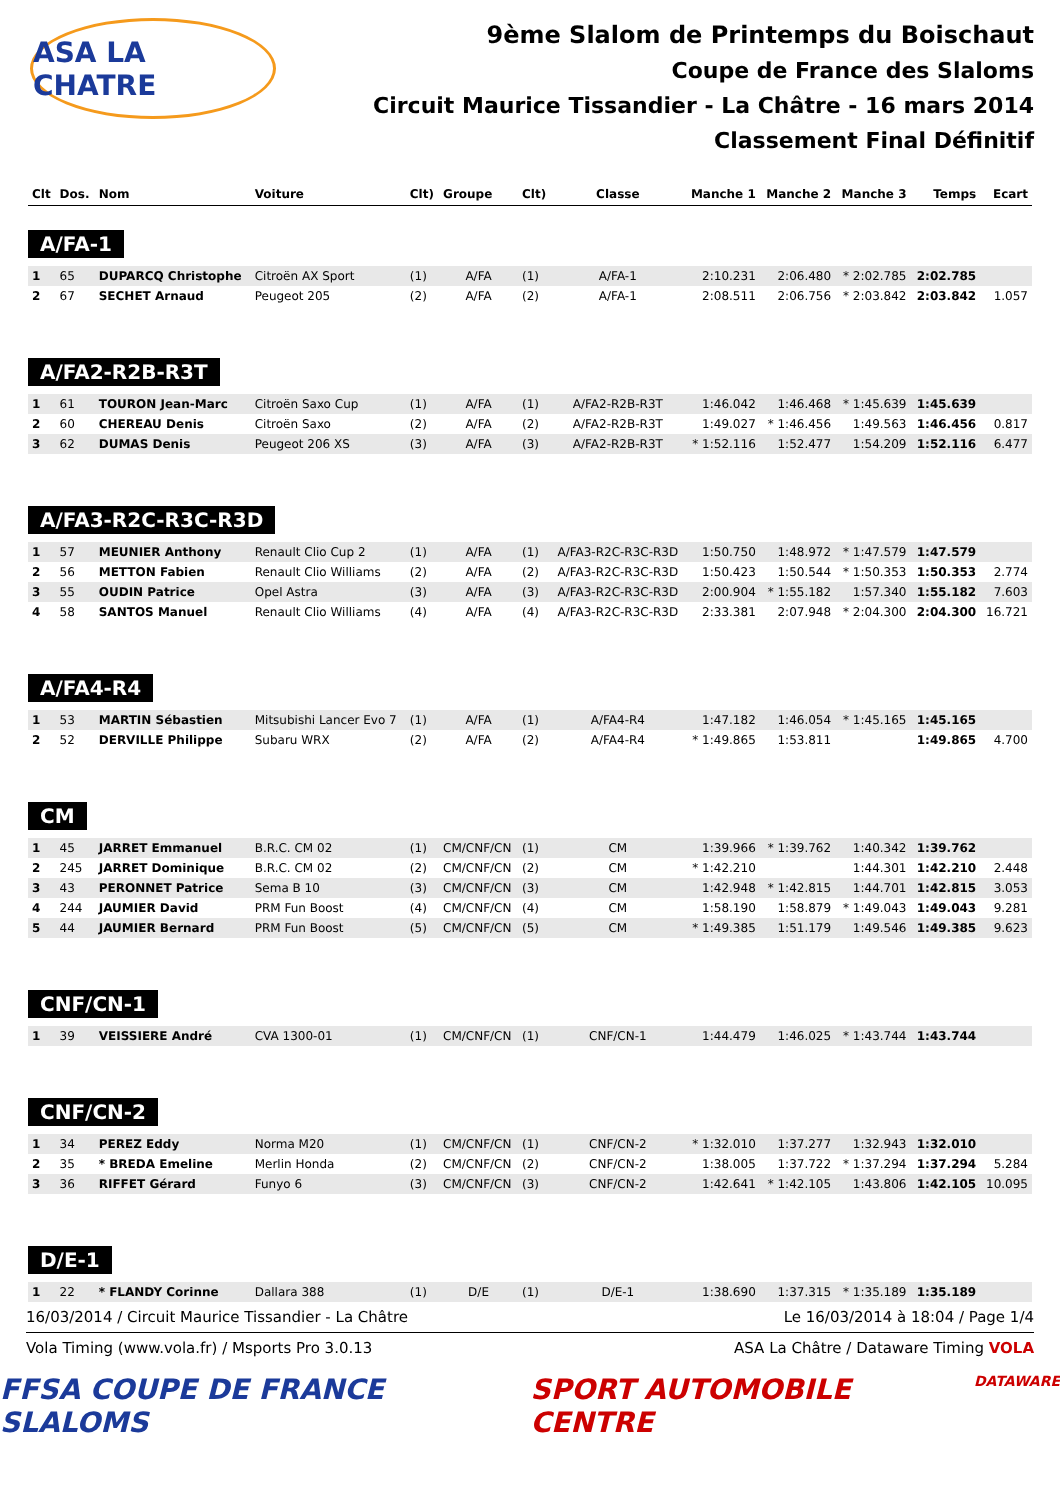ASA LA CHATRE
9ème Slalom de Printemps du Boischaut
Coupe de France des Slaloms
Circuit Maurice Tissandier - La Châtre - 16 mars 2014
Classement Final Définitif
| Clt | Dos. | Nom | Voiture | Clt) | Groupe | Clt) | Classe | Manche 1 | Manche 2 | Manche 3 | Temps | Ecart |
| --- | --- | --- | --- | --- | --- | --- | --- | --- | --- | --- | --- | --- |
| A/FA-1 | | | | | | | | | | | | |
| 1 | 65 | DUPARCQ Christophe | Citroën AX Sport | (1) | A/FA | (1) | A/FA-1 | 2:10.231 | 2:06.480 | * 2:02.785 | 2:02.785 | |
| 2 | 67 | SECHET Arnaud | Peugeot 205 | (2) | A/FA | (2) | A/FA-1 | 2:08.511 | 2:06.756 | * 2:03.842 | 2:03.842 | 1.057 |
| A/FA2-R2B-R3T | | | | | | | | | | | | |
| 1 | 61 | TOURON Jean-Marc | Citroën Saxo Cup | (1) | A/FA | (1) | A/FA2-R2B-R3T | 1:46.042 | 1:46.468 | * 1:45.639 | 1:45.639 | |
| 2 | 60 | CHEREAU Denis | Citroën Saxo | (2) | A/FA | (2) | A/FA2-R2B-R3T | 1:49.027 | * 1:46.456 | 1:49.563 | 1:46.456 | 0.817 |
| 3 | 62 | DUMAS Denis | Peugeot 206 XS | (3) | A/FA | (3) | A/FA2-R2B-R3T | * 1:52.116 | 1:52.477 | 1:54.209 | 1:52.116 | 6.477 |
| A/FA3-R2C-R3C-R3D | | | | | | | | | | | | |
| 1 | 57 | MEUNIER Anthony | Renault Clio Cup 2 | (1) | A/FA | (1) | A/FA3-R2C-R3C-R3D | 1:50.750 | 1:48.972 | * 1:47.579 | 1:47.579 | |
| 2 | 56 | METTON Fabien | Renault Clio Williams | (2) | A/FA | (2) | A/FA3-R2C-R3C-R3D | 1:50.423 | 1:50.544 | * 1:50.353 | 1:50.353 | 2.774 |
| 3 | 55 | OUDIN Patrice | Opel Astra | (3) | A/FA | (3) | A/FA3-R2C-R3C-R3D | 2:00.904 | * 1:55.182 | 1:57.340 | 1:55.182 | 7.603 |
| 4 | 58 | SANTOS Manuel | Renault Clio Williams | (4) | A/FA | (4) | A/FA3-R2C-R3C-R3D | 2:33.381 | 2:07.948 | * 2:04.300 | 2:04.300 | 16.721 |
| A/FA4-R4 | | | | | | | | | | | | |
| 1 | 53 | MARTIN Sébastien | Mitsubishi Lancer Evo 7 | (1) | A/FA | (1) | A/FA4-R4 | 1:47.182 | 1:46.054 | * 1:45.165 | 1:45.165 | |
| 2 | 52 | DERVILLE Philippe | Subaru WRX | (2) | A/FA | (2) | A/FA4-R4 | * 1:49.865 | 1:53.811 | | 1:49.865 | 4.700 |
| CM | | | | | | | | | | | | |
| 1 | 45 | JARRET Emmanuel | B.R.C. CM 02 | (1) | CM/CNF/CN | (1) | CM | 1:39.966 | * 1:39.762 | 1:40.342 | 1:39.762 | |
| 2 | 245 | JARRET Dominique | B.R.C. CM 02 | (2) | CM/CNF/CN | (2) | CM | * 1:42.210 | | 1:44.301 | 1:42.210 | 2.448 |
| 3 | 43 | PERONNET Patrice | Sema B 10 | (3) | CM/CNF/CN | (3) | CM | 1:42.948 | * 1:42.815 | 1:44.701 | 1:42.815 | 3.053 |
| 4 | 244 | JAUMIER David | PRM Fun Boost | (4) | CM/CNF/CN | (4) | CM | 1:58.190 | 1:58.879 | * 1:49.043 | 1:49.043 | 9.281 |
| 5 | 44 | JAUMIER Bernard | PRM Fun Boost | (5) | CM/CNF/CN | (5) | CM | * 1:49.385 | 1:51.179 | 1:49.546 | 1:49.385 | 9.623 |
| CNF/CN-1 | | | | | | | | | | | | |
| 1 | 39 | VEISSIERE André | CVA 1300-01 | (1) | CM/CNF/CN | (1) | CNF/CN-1 | 1:44.479 | 1:46.025 | * 1:43.744 | 1:43.744 | |
| CNF/CN-2 | | | | | | | | | | | | |
| 1 | 34 | PEREZ Eddy | Norma M20 | (1) | CM/CNF/CN | (1) | CNF/CN-2 | * 1:32.010 | 1:37.277 | 1:32.943 | 1:32.010 | |
| 2 | 35 | * BREDA Emeline | Merlin Honda | (2) | CM/CNF/CN | (2) | CNF/CN-2 | 1:38.005 | 1:37.722 | * 1:37.294 | 1:37.294 | 5.284 |
| 3 | 36 | RIFFET Gérard | Funyo 6 | (3) | CM/CNF/CN | (3) | CNF/CN-2 | 1:42.641 | * 1:42.105 | 1:43.806 | 1:42.105 | 10.095 |
| D/E-1 | | | | | | | | | | | | |
| 1 | 22 | * FLANDY Corinne | Dallara 388 | (1) | D/E | (1) | D/E-1 | 1:38.690 | 1:37.315 | * 1:35.189 | 1:35.189 | |
16/03/2014 / Circuit Maurice Tissandier - La Châtre Le 16/03/2014 à 18:04 / Page 1/4
Vola Timing (www.vola.fr) / Msports Pro 3.0.13 ASA La Châtre / Dataware Timing VOLA
FFSA COUPE DE FRANCE SLALOMS SPORT AUTOMOBILE CENTRE DATAWARE